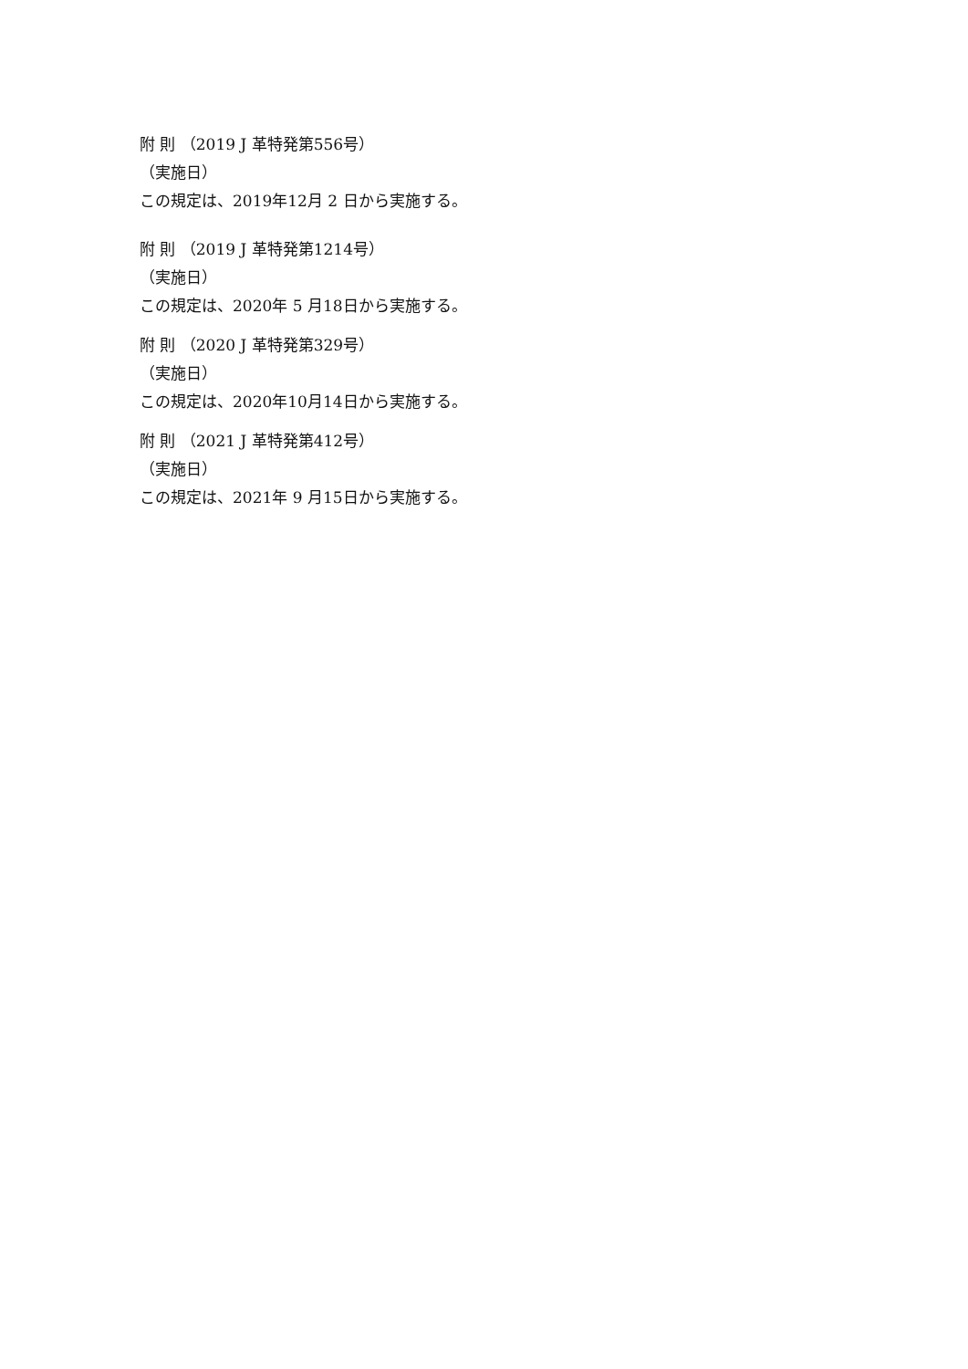附 則 （2019 J 革特発第556号）
（実施日）
この規定は、2019年12月 2 日から実施する。
附 則 （2019 J 革特発第1214号）
（実施日）
この規定は、2020年 5 月18日から実施する。
附 則 （2020 J 革特発第329号）
（実施日）
この規定は、2020年10月14日から実施する。
附 則 （2021 J 革特発第412号）
（実施日）
この規定は、2021年 9 月15日から実施する。